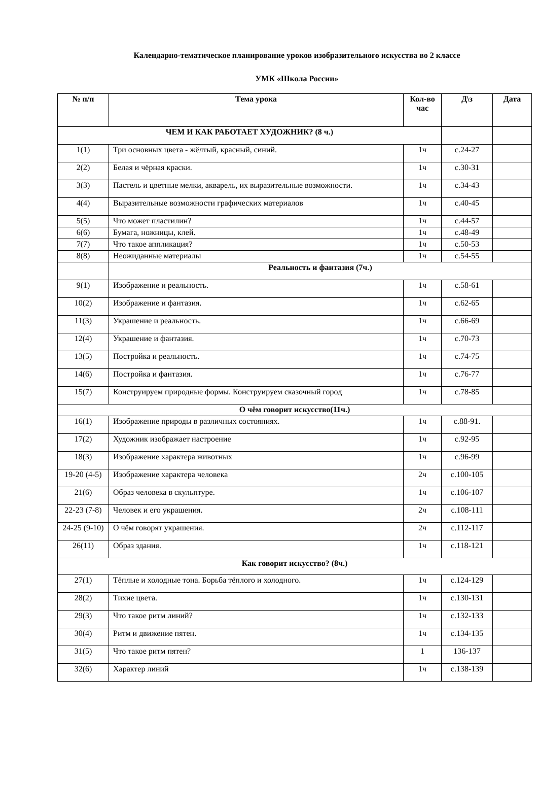Календарно-тематическое планирование уроков изобразительного искусства во 2 классе
УМК «Школа России»
| № п/п | Тема урока | Кол-во час | Д\з | Дата |
| --- | --- | --- | --- | --- |
| ЧЕМ И КАК РАБОТАЕТ ХУДОЖНИК? (8 ч.) | | | | |
| 1(1) | Три основных цвета - жёлтый, красный, синий. | 1ч | с.24-27 | |
| 2(2) | Белая и чёрная краски. | 1ч | с.30-31 | |
| 3(3) | Пастель и цветные мелки, акварель, их выразительные возможности. | 1ч | с.34-43 | |
| 4(4) | Выразительные возможности графических материалов | 1ч | с.40-45 | |
| 5(5) | Что может пластилин? | 1ч | с.44-57 | |
| 6(6) | Бумага, ножницы, клей. | 1ч | с.48-49 | |
| 7(7) | Что такое аппликация? | 1ч | с.50-53 | |
| 8(8) | Неожиданные материалы | 1ч | с.54-55 | |
| | Реальность и фантазия (7ч.) | | | |
| 9(1) | Изображение и реальность. | 1ч | с.58-61 | |
| 10(2) | Изображение и фантазия. | 1ч | с.62-65 | |
| 11(3) | Украшение и реальность. | 1ч | с.66-69 | |
| 12(4) | Украшение и фантазия. | 1ч | с.70-73 | |
| 13(5) | Постройка и реальность. | 1ч | с.74-75 | |
| 14(6) | Постройка и фантазия. | 1ч | с.76-77 | |
| 15(7) | Конструируем природные формы. Конструируем сказочный город | 1ч | с.78-85 | |
| О чём говорит искусство(11ч.) | | | | |
| 16(1) | Изображение природы в различных состояниях. | 1ч | с.88-91. | |
| 17(2) | Художник изображает настроение | 1ч | с.92-95 | |
| 18(3) | Изображение характера животных | 1ч | с.96-99 | |
| 19-20 (4-5) | Изображение характера человека | 2ч | с.100-105 | |
| 21(6) | Образ человека в скульптуре. | 1ч | с.106-107 | |
| 22-23 (7-8) | Человек и его украшения. | 2ч | с.108-111 | |
| 24-25 (9-10) | О чём говорят украшения. | 2ч | с.112-117 | |
| 26(11) | Образ здания. | 1ч | с.118-121 | |
| Как говорит искусство? (8ч.) | | | | |
| 27(1) | Тёплые и холодные тона. Борьба тёплого и холодного. | 1ч | с.124-129 | |
| 28(2) | Тихие цвета. | 1ч | с.130-131 | |
| 29(3) | Что такое ритм линий? | 1ч | с.132-133 | |
| 30(4) | Ритм и движение пятен. | 1ч | с.134-135 | |
| 31(5) | Что такое ритм пятен? | 1 | 136-137 | |
| 32(6) | Характер линий | 1ч | с.138-139 | |